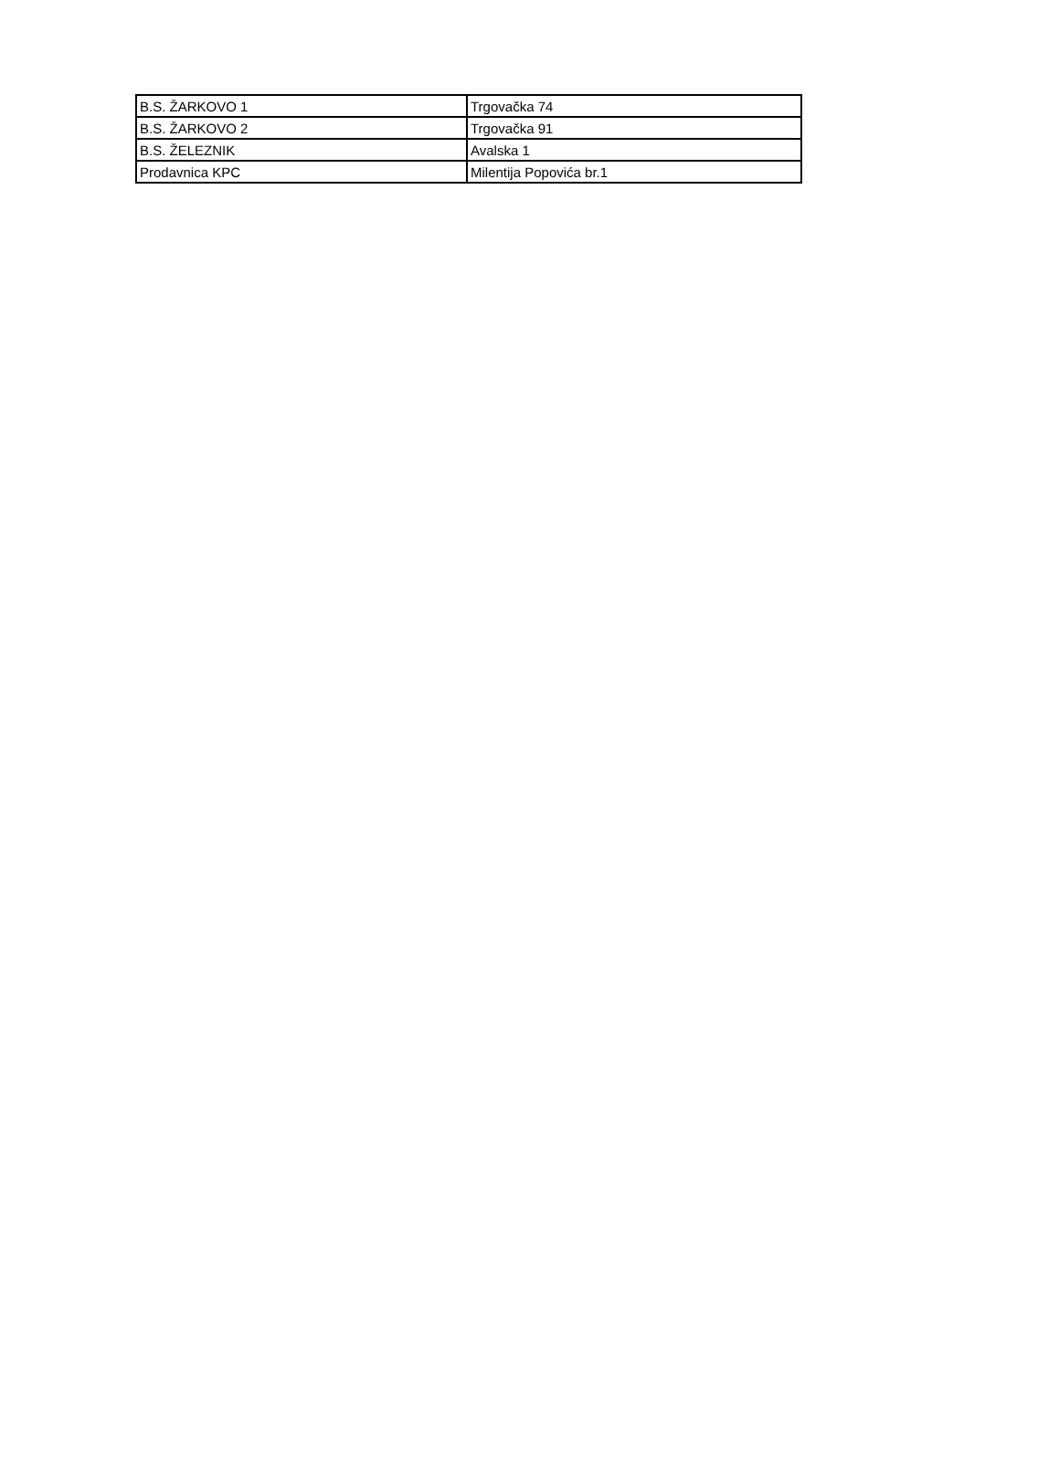| B.S. ŽARKOVO 1 | Trgovačka 74 |
| B.S. ŽARKOVO 2 | Trgovačka 91 |
| B.S. ŽELEZNIK | Avalska 1 |
| Prodavnica KPC | Milentija Popovića br.1 |